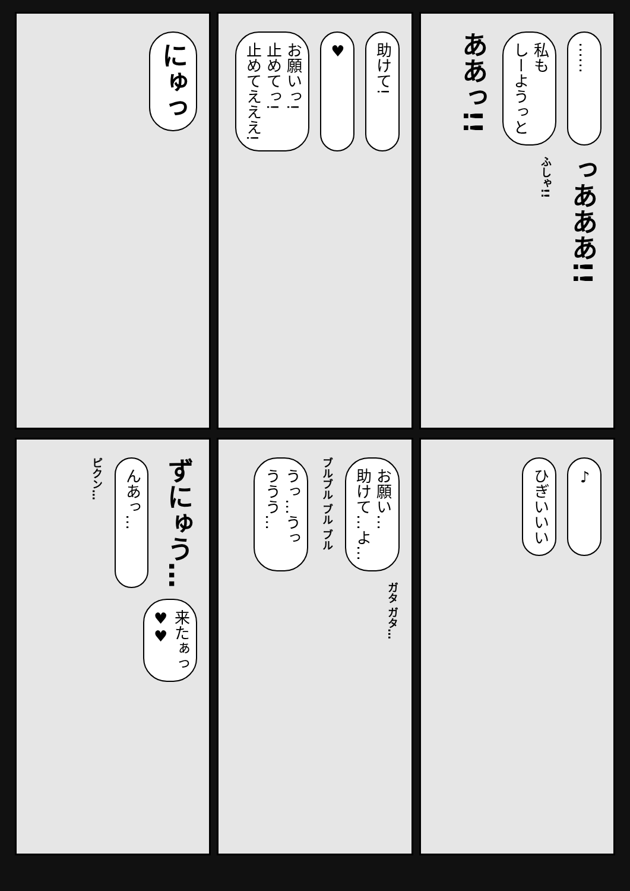……
私も
しーようっと
ああっ!!
っあああ!!
ふしゃ!!
助けて!
♥
お願いっ!
止めてっ!
止めてえええ!
にゅっ
♪
ひぎいいい
お願い…
助けて…よ…
ブルブル ブル ブル
うっ…うっ
ううう…
ガタ ガタ…
ずにゅう…
んあっ…
ピクン…
来たぁっ
♥♥